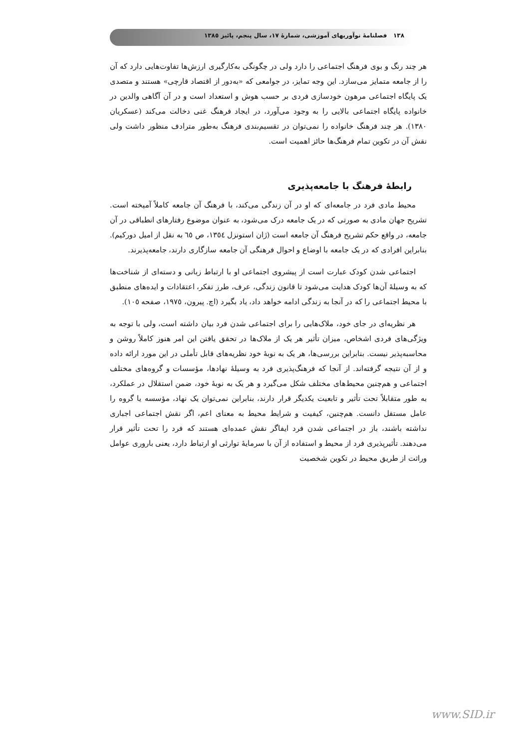١٣٨ فصلنامهٔ نوآوریهای آموزشی، شمارهٔ ١٧، سال پنجم، پائیز ١٣٨٥
هر چند رنگ و بوی فرهنگ اجتماعی را دارد ولی در چگونگی به‌کارگیری ارزش‌ها تفاوت‌هایی دارد که آن را از جامعه متمایز می‌سازد. این وجه تمایز، در جوامعی که «به‌دور از اقتصاد قارچی» هستند و متصدی یک پایگاه اجتماعی مرهون خودسازی فردی بر حسب هوش و استعداد است و در آن آگاهی والدین در خانواده پایگاه اجتماعی بالایی را به وجود می‌آورد، در ایجاد فرهنگ غنی دخالت می‌کند (عسکریان ١٣٨٠). هر چند فرهنگ خانواده را نمی‌توان در تقسیم‌بندی فرهنگ به‌طور مترادف منظور داشت ولی نقش آن در تکوین تمام فرهنگ‌ها حائز اهمیت است.
رابطهٔ فرهنگ با جامعه‌پذیری
محیط مادی فرد در جامعه‌ای که او در آن زندگی می‌کند، با فرهنگ آن جامعه کاملاً آمیخته است. تشریح جهان مادی به صورتی که در یک جامعه درک می‌شود، به عنوان موضوع رفتارهای انطباقی در آن جامعه، در واقع حکم تشریح فرهنگ آن جامعه است (ژان استونزل ١٣٥٤، ص ٦٥ به نقل از امیل دورکیم). بنابراین افرادی که در یک جامعه با اوضاع و احوال فرهنگی آن جامعه سازگاری دارند، جامعه‌پذیرند.
اجتماعی شدن کودک عبارت است از پیشروی اجتماعی او با ارتباط زبانی و دسته‌ای از شناخت‌ها که به وسیلهٔ آن‌ها کودک هدایت می‌شود تا قانون زندگی، عرف، طرز تفکر، اعتقادات و ایده‌های منطبق با محیط اجتماعی را که در آنجا به زندگی ادامه خواهد داد، یاد بگیرد (اچ. پیرون، ١٩٧٥، صفحه ١٠٥).
هر نظریه‌ای در جای خود، ملاک‌هایی را برای اجتماعی شدن فرد بیان داشته است، ولی با توجه به ویژگی‌های فردی اشخاص، میزان تأثیر هر یک از ملاک‌ها در تحقق یافتن این امر هنوز کاملاً روشن و محاسبه‌پذیر نیست. بنابراین بررسی‌ها، هر یک به نوبهٔ خود نظریه‌های قابل تأملی در این مورد ارائه داده و از آن نتیجه گرفته‌اند. از آنجا که فرهنگ‌پذیری فرد به وسیلهٔ نهادها، مؤسسات و گروه‌های مختلف اجتماعی و هم‌چنین محیط‌های مختلف شکل می‌گیرد و هر یک به نوبهٔ خود، ضمن استقلال در عملکرد، به طور متقابلاً تحت تأثیر و تابعیت یکدیگر قرار دارند، بنابراین نمی‌توان یک نهاد، مؤسسه یا گروه را عامل مستقل دانست. هم‌چنین، کیفیت و شرایط محیط به معنای اعم، اگر نقش اجتماعی اجباری نداشته باشند، باز در اجتماعی شدن فرد ایفاگر نقش عمده‌ای هستند که فرد را تحت تأثیر قرار می‌دهند. تأثیرپذیری فرد از محیط و استفاده از آن با سرمایهٔ توارثی او ارتباط دارد، یعنی باروری عوامل وراثت از طریق محیط در تکوین شخصیت
www.SID.ir